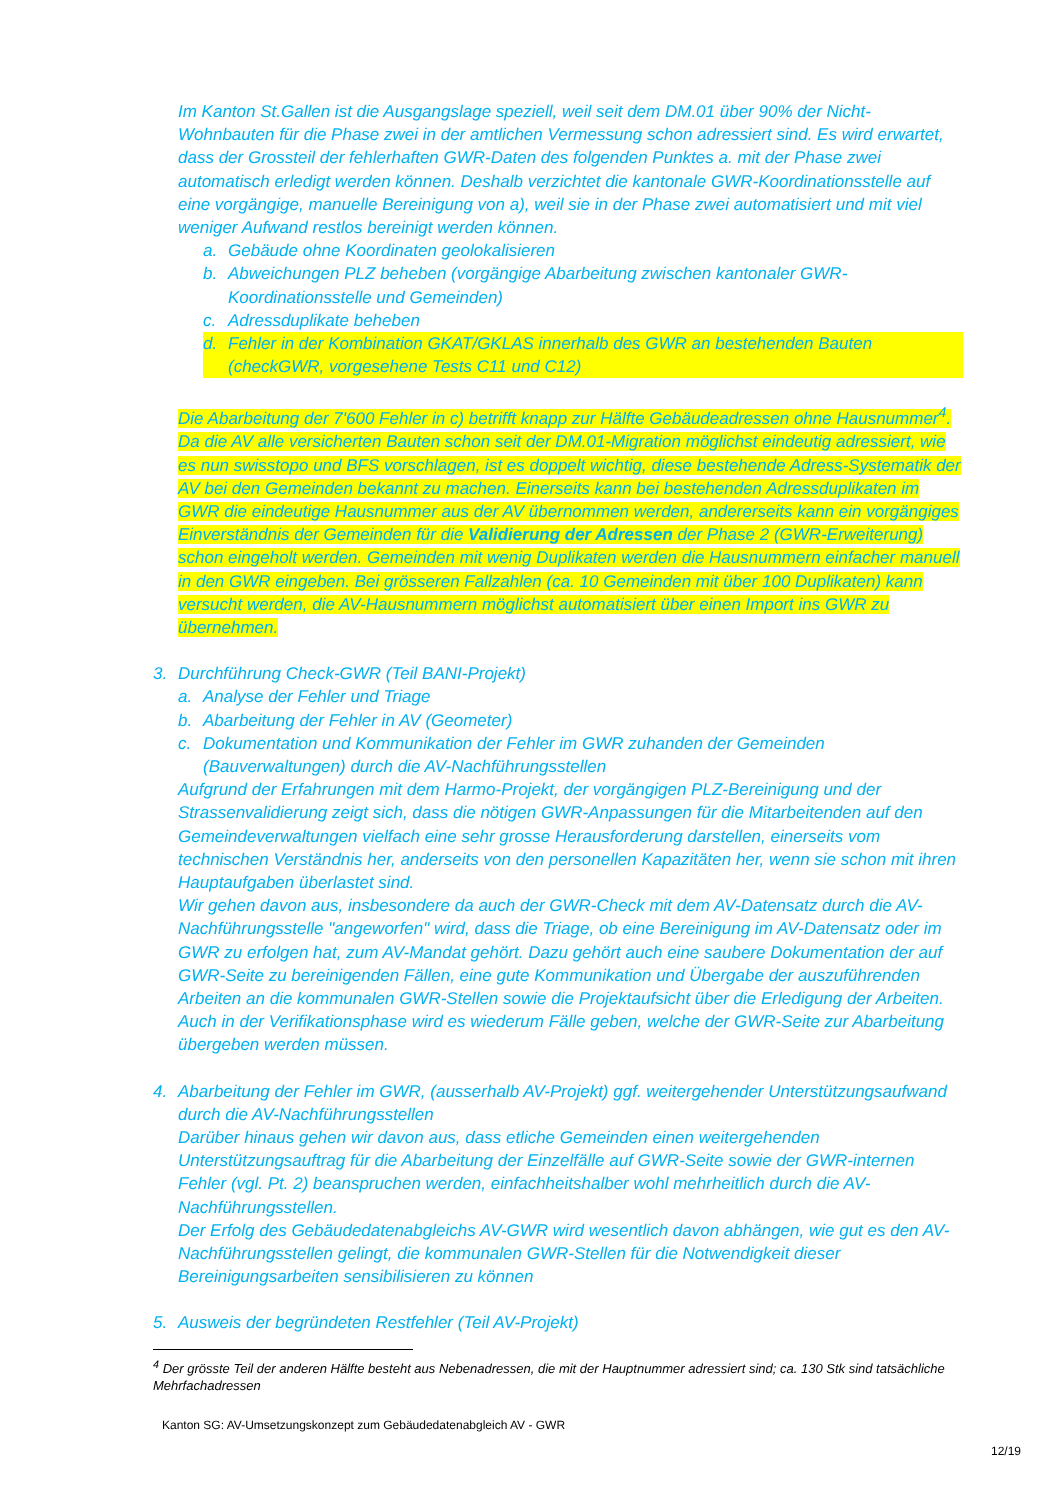Im Kanton St.Gallen ist die Ausgangslage speziell, weil seit dem DM.01 über 90% der Nicht-Wohnbauten für die Phase zwei in der amtlichen Vermessung schon adressiert sind. Es wird erwartet, dass der Grossteil der fehlerhaften GWR-Daten des folgenden Punktes a. mit der Phase zwei automatisch erledigt werden können. Deshalb verzichtet die kantonale GWR-Koordinationsstelle auf eine vorgängige, manuelle Bereinigung von a), weil sie in der Phase zwei automatisiert und mit viel weniger Aufwand restlos bereinigt werden können.
a. Gebäude ohne Koordinaten geolokalisieren
b. Abweichungen PLZ beheben (vorgängige Abarbeitung zwischen kantonaler GWR-Koordinationsstelle und Gemeinden)
c. Adressduplikate beheben
d. Fehler in der Kombination GKAT/GKLAS innerhalb des GWR an bestehenden Bauten (checkGWR, vorgesehene Tests C11 und C12)
Die Abarbeitung der 7'600 Fehler in c) betrifft knapp zur Hälfte Gebäudeadressen ohne Hausnummer<sup>4</sup>. Da die AV alle versicherten Bauten schon seit der DM.01-Migration möglichst eindeutig adressiert, wie es nun swisstopo und BFS vorschlagen, ist es doppelt wichtig, diese bestehende Adress-Systematik der AV bei den Gemeinden bekannt zu machen. Einerseits kann bei bestehenden Adressduplikaten im GWR die eindeutige Hausnummer aus der AV übernommen werden, andererseits kann ein vorgängiges Einverständnis der Gemeinden für die Validierung der Adressen der Phase 2 (GWR-Erweiterung) schon eingeholt werden. Gemeinden mit wenig Duplikaten werden die Hausnummern einfacher manuell in den GWR eingeben. Bei grösseren Fallzahlen (ca. 10 Gemeinden mit über 100 Duplikaten) kann versucht werden, die AV-Hausnummern möglichst automatisiert über einen Import ins GWR zu übernehmen.
3. Durchführung Check-GWR (Teil BANI-Projekt)
a. Analyse der Fehler und Triage
b. Abarbeitung der Fehler in AV (Geometer)
c. Dokumentation und Kommunikation der Fehler im GWR zuhanden der Gemeinden (Bauverwaltungen) durch die AV-Nachführungsstellen
Aufgrund der Erfahrungen mit dem Harmo-Projekt, der vorgängigen PLZ-Bereinigung und der Strassenvalidierung zeigt sich, dass die nötigen GWR-Anpassungen für die Mitarbeitenden auf den Gemeindeverwaltungen vielfach eine sehr grosse Herausforderung darstellen, einerseits vom technischen Verständnis her, anderseits von den personellen Kapazitäten her, wenn sie schon mit ihren Hauptaufgaben überlastet sind.
Wir gehen davon aus, insbesondere da auch der GWR-Check mit dem AV-Datensatz durch die AV-Nachführungsstelle "angeworfen" wird, dass die Triage, ob eine Bereinigung im AV-Datensatz oder im GWR zu erfolgen hat, zum AV-Mandat gehört. Dazu gehört auch eine saubere Dokumentation der auf GWR-Seite zu bereinigenden Fällen, eine gute Kommunikation und Übergabe der auszuführenden Arbeiten an die kommunalen GWR-Stellen sowie die Projektaufsicht über die Erledigung der Arbeiten. Auch in der Verifikationsphase wird es wiederum Fälle geben, welche der GWR-Seite zur Abarbeitung übergeben werden müssen.
4. Abarbeitung der Fehler im GWR, (ausserhalb AV-Projekt) ggf. weitergehender Unterstützungsaufwand durch die AV-Nachführungsstellen
Darüber hinaus gehen wir davon aus, dass etliche Gemeinden einen weitergehenden Unterstützungsauftrag für die Abarbeitung der Einzelfälle auf GWR-Seite sowie der GWR-internen Fehler (vgl. Pt. 2) beanspruchen werden, einfachheitshalber wohl mehrheitlich durch die AV-Nachführungsstellen.
Der Erfolg des Gebäudedatenabgleichs AV-GWR wird wesentlich davon abhängen, wie gut es den AV-Nachführungsstellen gelingt, die kommunalen GWR-Stellen für die Notwendigkeit dieser Bereinigungsarbeiten sensibilisieren zu können
5. Ausweis der begründeten Restfehler (Teil AV-Projekt)
<sup>4</sup> Der grösste Teil der anderen Hälfte besteht aus Nebenadressen, die mit der Hauptnummer adressiert sind; ca. 130 Stk sind tatsächliche Mehrfachadressen
Kanton SG: AV-Umsetzungskonzept zum Gebäudedatenabgleich AV - GWR
12/19